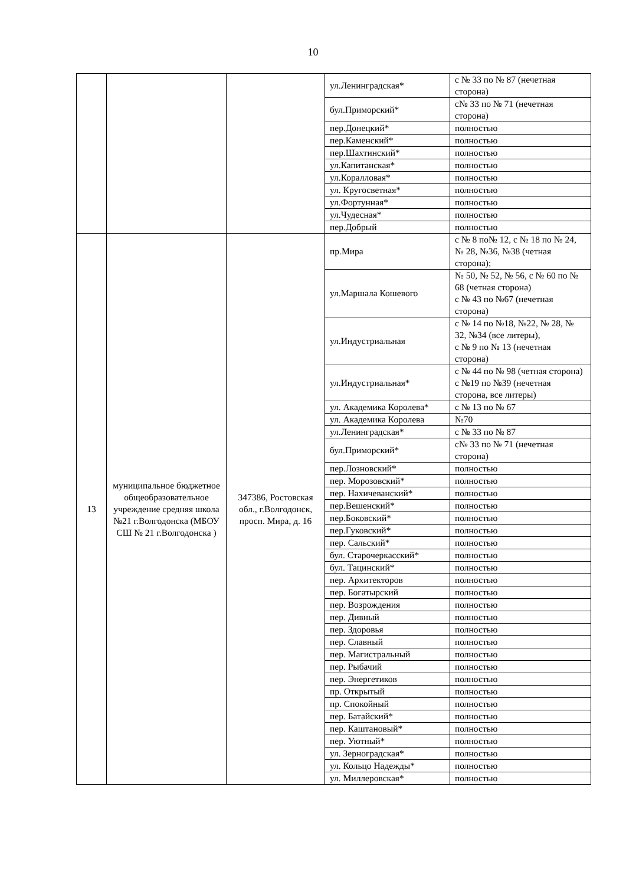10
| | | | ул.Ленинградская* | с № 33 по № 87 (нечетная сторона) |
| | | | бул.Приморский* | с№ 33 по № 71 (нечетная сторона) |
| | | | пер.Донецкий* | полностью |
| | | | пер.Каменский* | полностью |
| | | | пер.Шахтинский* | полностью |
| | | | ул.Капитанская* | полностью |
| | | | ул.Коралловая* | полностью |
| | | | ул. Кругосветная* | полностью |
| | | | ул.Фортунная* | полностью |
| | | | ул.Чудесная* | полностью |
| | | | пер.Добрый | полностью |
| 13 | муниципальное бюджетное общеобразовательное учреждение средняя школа №21 г.Волгодонска (МБОУ СШ № 21 г.Волгодонска ) | 347386, Ростовская обл., г.Волгодонск, просп. Мира, д. 16 | пр.Мира | с № 8 по№ 12, с № 18 по № 24, № 28, №36, №38 (четная сторона); |
| | | | ул.Маршала Кошевого | № 50, № 52, № 56, с № 60 по № 68 (четная сторона) с № 43 по №67 (нечетная сторона) |
| | | | ул.Индустриальная | с № 14 по №18, №22, № 28, № 32, №34 (все литеры), с № 9 по № 13 (нечетная сторона) |
| | | | ул.Индустриальная* | с № 44 по № 98 (четная сторона) с №19 по №39 (нечетная сторона, все литеры) |
| | | | ул. Академика Королева* | с № 13 по № 67 |
| | | | ул. Академика Королева | №70 |
| | | | ул.Ленинградская* | с № 33 по № 87 |
| | | | бул.Приморский* | с№ 33 по № 71 (нечетная сторона) |
| | | | пер.Лозновский* | полностью |
| | | | пер. Морозовский* | полностью |
| | | | пер. Нахичеванский* | полностью |
| | | | пер.Вешенский* | полностью |
| | | | пер.Боковский* | полностью |
| | | | пер.Гуковский* | полностью |
| | | | пер. Сальский* | полностью |
| | | | бул. Старочеркасский* | полностью |
| | | | бул. Тацинский* | полностью |
| | | | пер. Архитекторов | полностью |
| | | | пер. Богатырский | полностью |
| | | | пер. Возрождения | полностью |
| | | | пер. Дивный | полностью |
| | | | пер. Здоровья | полностью |
| | | | пер. Славный | полностью |
| | | | пер. Магистральный | полностью |
| | | | пер. Рыбачий | полностью |
| | | | пер. Энергетиков | полностью |
| | | | пр. Открытый | полностью |
| | | | пр. Спокойный | полностью |
| | | | пер. Батайский* | полностью |
| | | | пер. Каштановый* | полностью |
| | | | пер. Уютный* | полностью |
| | | | ул. Зерноградская* | полностью |
| | | | ул. Кольцо Надежды* | полностью |
| | | | ул. Миллеровская* | полностью |